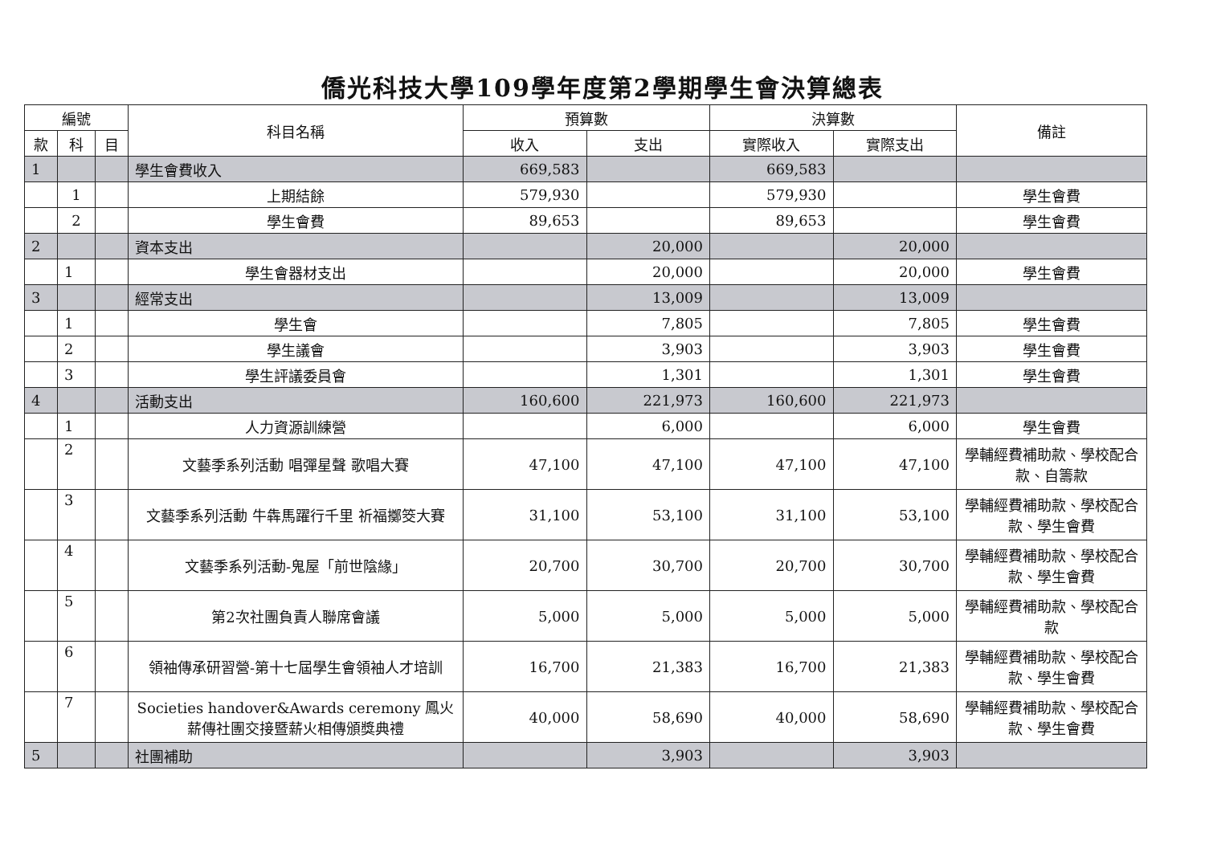僑光科技大學109學年度第2學期學生會決算總表
| 編號 | | | 科目名稱 | 預算數 | | 決算數 | | 備註 |
| --- | --- | --- | --- | --- | --- | --- | --- | --- |
| 款 | 科 | 目 | | 收入 | 支出 | 實際收入 | 實際支出 | |
| 1 | | | 學生會費收入 | 669,583 | | 669,583 | | |
| | 1 | | 上期結餘 | 579,930 | | 579,930 | | 學生會費 |
| | 2 | | 學生會費 | 89,653 | | 89,653 | | 學生會費 |
| 2 | | | 資本支出 | | 20,000 | | 20,000 | |
| | 1 | | 學生會器材支出 | | 20,000 | | 20,000 | 學生會費 |
| 3 | | | 經常支出 | | 13,009 | | 13,009 | |
| | 1 | | 學生會 | | 7,805 | | 7,805 | 學生會費 |
| | 2 | | 學生議會 | | 3,903 | | 3,903 | 學生會費 |
| | 3 | | 學生評議委員會 | | 1,301 | | 1,301 | 學生會費 |
| 4 | | | 活動支出 | 160,600 | 221,973 | 160,600 | 221,973 | |
| | 1 | | 人力資源訓練營 | | 6,000 | | 6,000 | 學生會費 |
| | 2 | | 文藝季系列活動 唱彈星聲 歌唱大賽 | 47,100 | 47,100 | 47,100 | 47,100 | 學輔經費補助款、學校配合款、自籌款 |
| | 3 | | 文藝季系列活動 牛犇馬躍行千里 祈福擲筊大賽 | 31,100 | 53,100 | 31,100 | 53,100 | 學輔經費補助款、學校配合款、學生會費 |
| | 4 | | 文藝季系列活動-鬼屋「前世陰緣」 | 20,700 | 30,700 | 20,700 | 30,700 | 學輔經費補助款、學校配合款、學生會費 |
| | 5 | | 第2次社團負責人聯席會議 | 5,000 | 5,000 | 5,000 | 5,000 | 學輔經費補助款、學校配合款 |
| | 6 | | 領袖傳承研習營-第十七屆學生會領袖人才培訓 | 16,700 | 21,383 | 16,700 | 21,383 | 學輔經費補助款、學校配合款、學生會費 |
| | 7 | | Societies handover&Awards ceremony 鳳火薪傳社團交接暨薪火相傳頒獎典禮 | 40,000 | 58,690 | 40,000 | 58,690 | 學輔經費補助款、學校配合款、學生會費 |
| 5 | | | 社團補助 | | 3,903 | | 3,903 | |